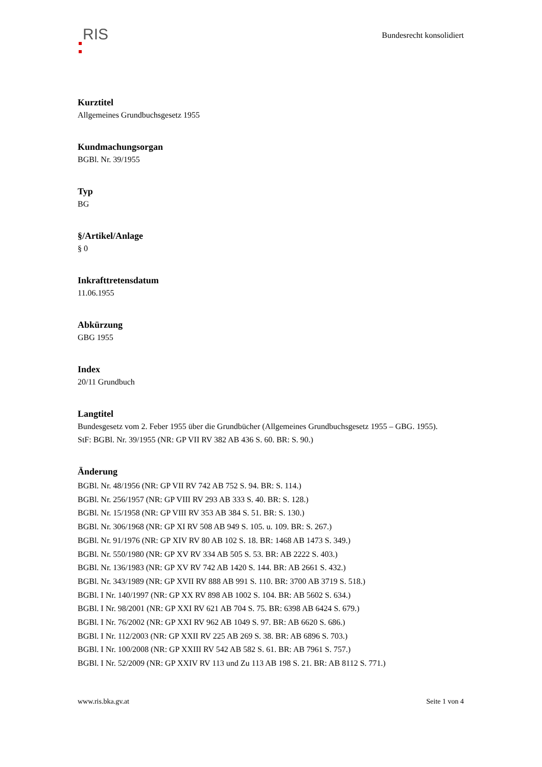RIS
Bundesrecht konsolidiert
Kurztitel
Allgemeines Grundbuchsgesetz 1955
Kundmachungsorgan
BGBl. Nr. 39/1955
Typ
BG
§/Artikel/Anlage
§ 0
Inkrafttretensdatum
11.06.1955
Abkürzung
GBG 1955
Index
20/11 Grundbuch
Langtitel
Bundesgesetz vom 2. Feber 1955 über die Grundbücher (Allgemeines Grundbuchsgesetz 1955 – GBG. 1955).
StF: BGBl. Nr. 39/1955 (NR: GP VII RV 382 AB 436 S. 60. BR: S. 90.)
Änderung
BGBl. Nr. 48/1956 (NR: GP VII RV 742 AB 752 S. 94. BR: S. 114.)
BGBl. Nr. 256/1957 (NR: GP VIII RV 293 AB 333 S. 40. BR: S. 128.)
BGBl. Nr. 15/1958 (NR: GP VIII RV 353 AB 384 S. 51. BR: S. 130.)
BGBl. Nr. 306/1968 (NR: GP XI RV 508 AB 949 S. 105. u. 109. BR: S. 267.)
BGBl. Nr. 91/1976 (NR: GP XIV RV 80 AB 102 S. 18. BR: 1468 AB 1473 S. 349.)
BGBl. Nr. 550/1980 (NR: GP XV RV 334 AB 505 S. 53. BR: AB 2222 S. 403.)
BGBl. Nr. 136/1983 (NR: GP XV RV 742 AB 1420 S. 144. BR: AB 2661 S. 432.)
BGBl. Nr. 343/1989 (NR: GP XVII RV 888 AB 991 S. 110. BR: 3700 AB 3719 S. 518.)
BGBl. I Nr. 140/1997 (NR: GP XX RV 898 AB 1002 S. 104. BR: AB 5602 S. 634.)
BGBl. I Nr. 98/2001 (NR: GP XXI RV 621 AB 704 S. 75. BR: 6398 AB 6424 S. 679.)
BGBl. I Nr. 76/2002 (NR: GP XXI RV 962 AB 1049 S. 97. BR: AB 6620 S. 686.)
BGBl. I Nr. 112/2003 (NR: GP XXII RV 225 AB 269 S. 38. BR: AB 6896 S. 703.)
BGBl. I Nr. 100/2008 (NR: GP XXIII RV 542 AB 582 S. 61. BR: AB 7961 S. 757.)
BGBl. I Nr. 52/2009 (NR: GP XXIV RV 113 und Zu 113 AB 198 S. 21. BR: AB 8112 S. 771.)
www.ris.bka.gv.at Seite 1 von 4